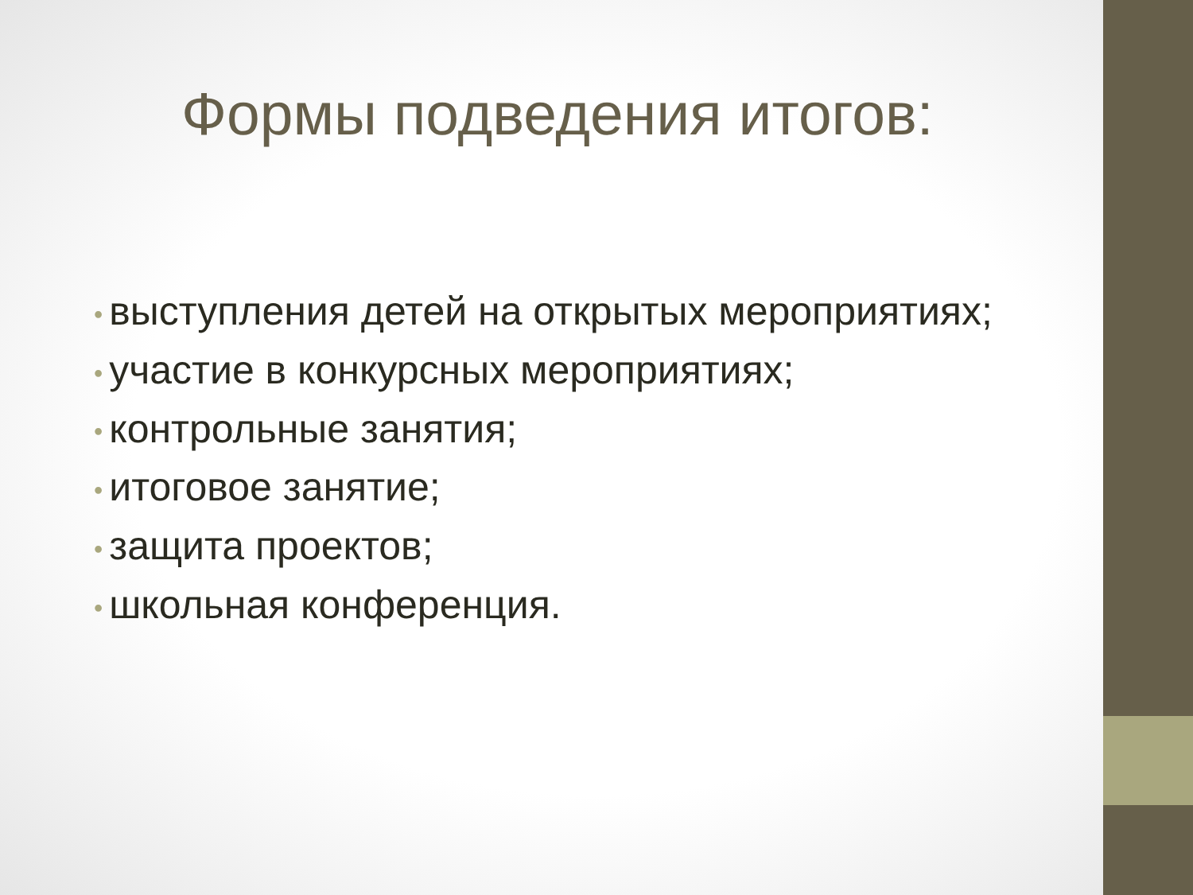Формы подведения итогов:
• выступления детей на открытых мероприятиях;
• участие в конкурсных мероприятиях;
• контрольные занятия;
• итоговое занятие;
• защита проектов;
• школьная конференция.